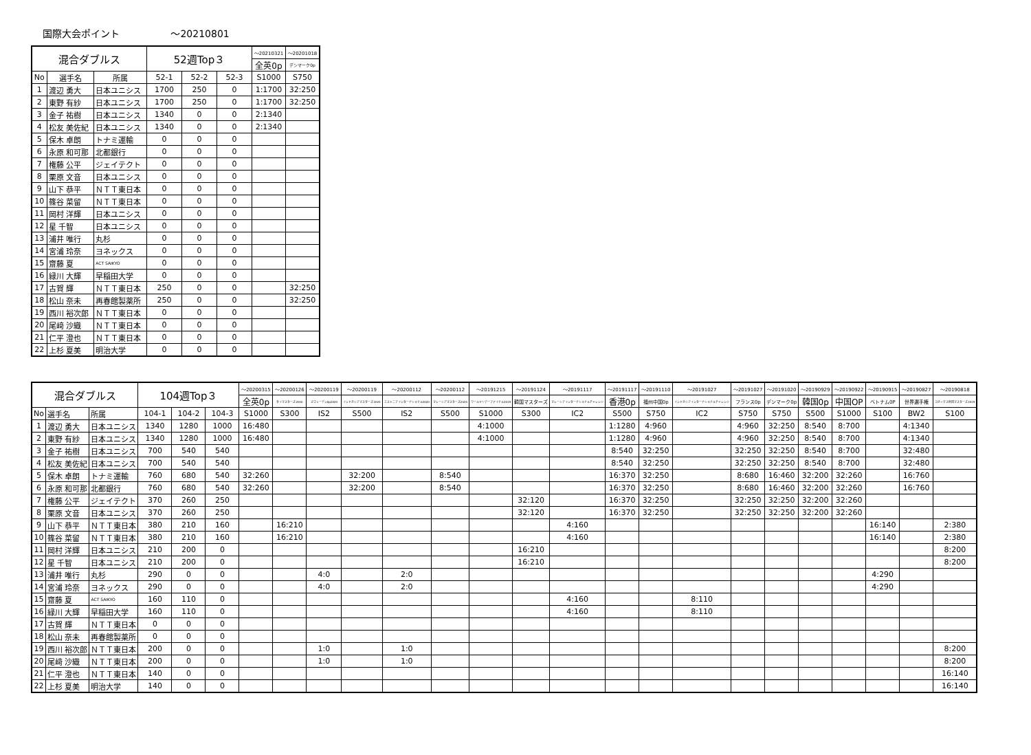国際大会ポイント ～20210801
| 混合ダブルス | | | 52週Top３ | | | ～20210321 | ～20201018 |
| --- | --- | --- | --- | --- | --- | --- | --- |
| | | | | | | 全英0p | デンマーク0p |
| No | 選手名 | 所属 | 52-1 | 52-2 | 52-3 | S1000 | S750 |
| 1 | 渡辺 勇大 | 日本ユニシス | 1700 | 250 | 0 | 1:1700 | 32:250 |
| 2 | 東野 有紗 | 日本ユニシス | 1700 | 250 | 0 | 1:1700 | 32:250 |
| 3 | 金子 祐樹 | 日本ユニシス | 1340 | 0 | 0 | 2:1340 | |
| 4 | 松友 美佐紀 | 日本ユニシス | 1340 | 0 | 0 | 2:1340 | |
| 5 | 保木 卓朗 | トナミ運輸 | 0 | 0 | 0 | | |
| 6 | 永原 和可那 | 北都銀行 | 0 | 0 | 0 | | |
| 7 | 権藤 公平 | ジェイテクト | 0 | 0 | 0 | | |
| 8 | 栗原 文音 | 日本ユニシス | 0 | 0 | 0 | | |
| 9 | 山下 恭平 | ＮＴＴ東日本 | 0 | 0 | 0 | | |
| 10 | 篠谷 菜留 | ＮＴＴ東日本 | 0 | 0 | 0 | | |
| 11 | 岡村 洋輝 | 日本ユニシス | 0 | 0 | 0 | | |
| 12 | 星 千智 | 日本ユニシス | 0 | 0 | 0 | | |
| 13 | 浦井 唯行 | 丸杉 | 0 | 0 | 0 | | |
| 14 | 宮浦 玲奈 | ヨネックス | 0 | 0 | 0 | | |
| 15 | 齋藤 夏 | ACT SAIKYO | 0 | 0 | 0 | | |
| 16 | 緑川 大輝 | 早稲田大学 | 0 | 0 | 0 | | |
| 17 | 古賀 輝 | ＮＴＴ東日本 | 250 | 0 | 0 | | 32:250 |
| 18 | 松山 奈未 | 再春館製薬所 | 250 | 0 | 0 | | 32:250 |
| 19 | 西川 裕次郎 | ＮＴＴ東日本 | 0 | 0 | 0 | | |
| 20 | 尾﨑 沙織 | ＮＴＴ東日本 | 0 | 0 | 0 | | |
| 21 | 仁平 澄也 | ＮＴＴ東日本 | 0 | 0 | 0 | | |
| 22 | 上杉 夏美 | 明治大学 | 0 | 0 | 0 | | |
| 混合ダブルス | | | 104週Top３ | | | ～20200315 | ～20200126 | ～20200119 | ～20200119 | ～20200112 | ～20200112 | ～20191215 | ～20191124 | ～20191117 | ～20191117 | ～20191110 | ～20191027 | ～20191027 | ～20191020 | ～20190929 | ～20190922 | ～20190915 | ～20190827 | ～20190818 |
| --- | --- | --- | --- | --- | --- | --- | --- | --- | --- | --- | --- | --- | --- | --- | --- | --- | --- | --- | --- | --- | --- | --- | --- | --- |
| | | | | | | 全英0p | タイマスターズ2020 | スウェーデン0p2020 | インドネシアマスターズ2020 | エストニアインターナショナル2020 | マレーシアマスターズ2020 | ワールドツアーファイナル2019 | 韓国マスターズ | マレーシアインターナショナルチャレンジ | 香港0p | 福州中国0p | インドネシアインターナショナルチャレンジ | フランス0p | デンマーク0p | 韓国0p | 中国OP | ベトナム0P | 世界選手権 | ヨネックス秋田マスターズ2019 |
| No | 選手名 | 所属 | 104-1 | 104-2 | 104-3 | S1000 | S300 | IS2 | S500 | IS2 | S500 | S1000 | S300 | IC2 | S500 | S750 | IC2 | S750 | S750 | S500 | S1000 | S100 | BW2 | S100 |
| 1 | 渡辺 勇大 | 日本ユニシス | 1340 | 1280 | 1000 | 16:480 | | | | | | 4:1000 | | | 1:1280 | 4:960 | | 4:960 | 32:250 | 8:540 | 8:700 | | 4:1340 | |
| 2 | 東野 有紗 | 日本ユニシス | 1340 | 1280 | 1000 | 16:480 | | | | | | 4:1000 | | | 1:1280 | 4:960 | | 4:960 | 32:250 | 8:540 | 8:700 | | 4:1340 | |
| 3 | 金子 祐樹 | 日本ユニシス | 700 | 540 | 540 | | | | | | | | | | 8:540 | 32:250 | | 32:250 | 32:250 | 8:540 | 8:700 | | 32:480 | |
| 4 | 松友 美佐紀 | 日本ユニシス | 700 | 540 | 540 | | | | | | | | | | 8:540 | 32:250 | | 32:250 | 32:250 | 8:540 | 8:700 | | 32:480 | |
| 5 | 保木 卓朗 | トナミ運輸 | 760 | 680 | 540 | 32:260 | | | 32:200 | | 8:540 | | | | 16:370 | 32:250 | | 8:680 | 16:460 | 32:200 | 32:260 | | 16:760 | |
| 6 | 永原 和可那 | 北都銀行 | 760 | 680 | 540 | 32:260 | | | 32:200 | | 8:540 | | | | 16:370 | 32:250 | | 8:680 | 16:460 | 32:200 | 32:260 | | 16:760 | |
| 7 | 権藤 公平 | ジェイテクト | 370 | 260 | 250 | | | | | | | | 32:120 | | 16:370 | 32:250 | | 32:250 | 32:250 | 32:200 | 32:260 | | | |
| 8 | 栗原 文音 | 日本ユニシス | 370 | 260 | 250 | | | | | | | | 32:120 | | 16:370 | 32:250 | | 32:250 | 32:250 | 32:200 | 32:260 | | | |
| 9 | 山下 恭平 | ＮＴＴ東日本 | 380 | 210 | 160 | | 16:210 | | | | | | | 4:160 | | | | | | | | 16:140 | | 2:380 |
| 10 | 篠谷 菜留 | ＮＴＴ東日本 | 380 | 210 | 160 | | 16:210 | | | | | | | 4:160 | | | | | | | | 16:140 | | 2:380 |
| 11 | 岡村 洋輝 | 日本ユニシス | 210 | 200 | 0 | | | | | | | | 16:210 | | | | | | | | | | | 8:200 |
| 12 | 星 千智 | 日本ユニシス | 210 | 200 | 0 | | | | | | | | 16:210 | | | | | | | | | | | 8:200 |
| 13 | 浦井 唯行 | 丸杉 | 290 | 0 | 0 | | | 4:0 | | 2:0 | | | | | | | | | | | | 4:290 | | |
| 14 | 宮浦 玲奈 | ヨネックス | 290 | 0 | 0 | | | 4:0 | | 2:0 | | | | | | | | | | | | 4:290 | | |
| 15 | 齋藤 夏 | ACT SAIKYO | 160 | 110 | 0 | | | | | | | | | 4:160 | | | 8:110 | | | | | | | |
| 16 | 緑川 大輝 | 早稲田大学 | 160 | 110 | 0 | | | | | | | | | 4:160 | | | 8:110 | | | | | | | |
| 17 | 古賀 輝 | ＮＴＴ東日本 | 0 | 0 | 0 | | | | | | | | | | | | | | | | | | | |
| 18 | 松山 奈未 | 再春館製薬所 | 0 | 0 | 0 | | | | | | | | | | | | | | | | | | | |
| 19 | 西川 裕次郎 | ＮＴＴ東日本 | 200 | 0 | 0 | | | 1:0 | | 1:0 | | | | | | | | | | | | | | 8:200 |
| 20 | 尾﨑 沙織 | ＮＴＴ東日本 | 200 | 0 | 0 | | | 1:0 | | 1:0 | | | | | | | | | | | | | | 8:200 |
| 21 | 仁平 澄也 | ＮＴＴ東日本 | 140 | 0 | 0 | | | | | | | | | | | | | | | | | | | 16:140 |
| 22 | 上杉 夏美 | 明治大学 | 140 | 0 | 0 | | | | | | | | | | | | | | | | | | | 16:140 |